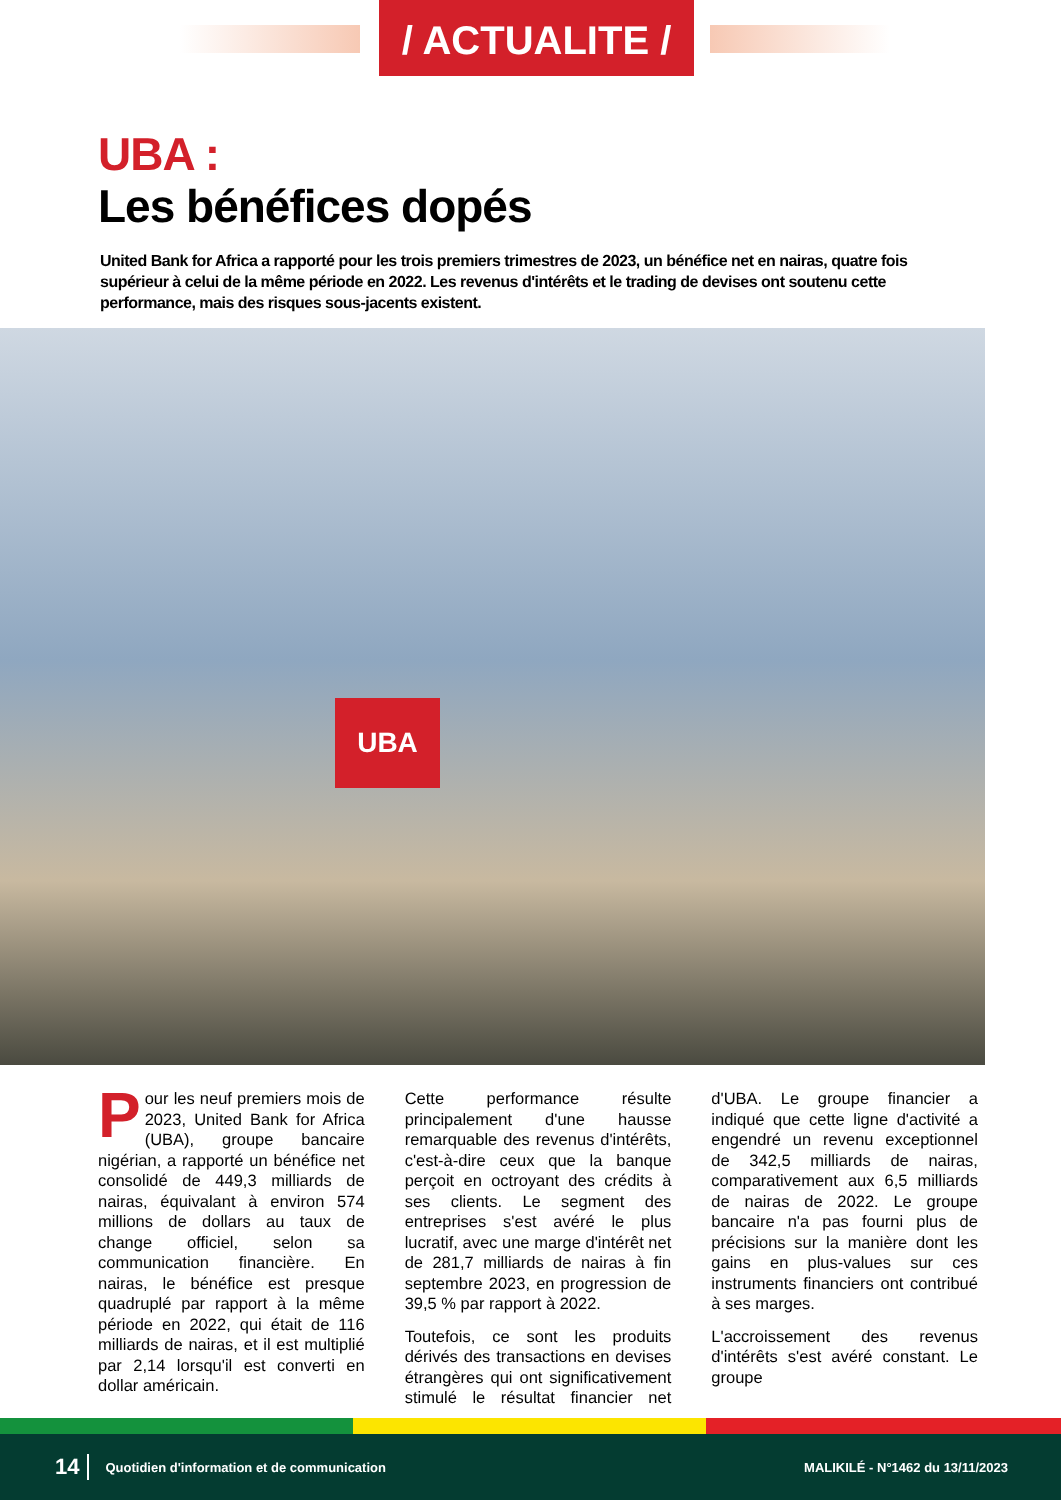/ ACTUALITE /
UBA :
Les bénéfices dopés
United Bank for Africa a rapporté pour les trois premiers trimestres de 2023, un bénéfice net en nairas, quatre fois supérieur à celui de la même période en 2022. Les revenus d'intérêts et le trading de devises ont soutenu cette performance, mais des risques sous-jacents existent.
UBA
Pour les neuf premiers mois de 2023, United Bank for Africa (UBA), groupe bancaire nigérian, a rapporté un bénéfice net consolidé de 449,3 milliards de nairas, équivalant à environ 574 millions de dollars au taux de change officiel, selon sa communication financière. En nairas, le bénéfice est presque quadruplé par rapport à la même période en 2022, qui était de 116 milliards de nairas, et il est multiplié par 2,14 lorsqu'il est converti en dollar américain.
Cette performance résulte principalement d'une hausse remarquable des revenus d'intérêts, c'est-à-dire ceux que la banque perçoit en octroyant des crédits à ses clients. Le segment des entreprises s'est avéré le plus lucratif, avec une marge d'intérêt net de 281,7 milliards de nairas à fin septembre 2023, en progression de 39,5 % par rapport à 2022.
Toutefois, ce sont les produits dérivés des transactions en devises étrangères qui ont significativement stimulé le résultat financier net d'UBA. Le groupe financier a indiqué que cette ligne d'activité a engendré un revenu exceptionnel de 342,5 milliards de nairas, comparativement aux 6,5 milliards de nairas de 2022. Le groupe bancaire n'a pas fourni plus de précisions sur la manière dont les gains en plus-values sur ces instruments financiers ont contribué à ses marges.
L'accroissement des revenus d'intérêts s'est avéré constant. Le groupe
14 Quotidien d'information et de communication MALIKILÉ - N°1462 du 13/11/2023